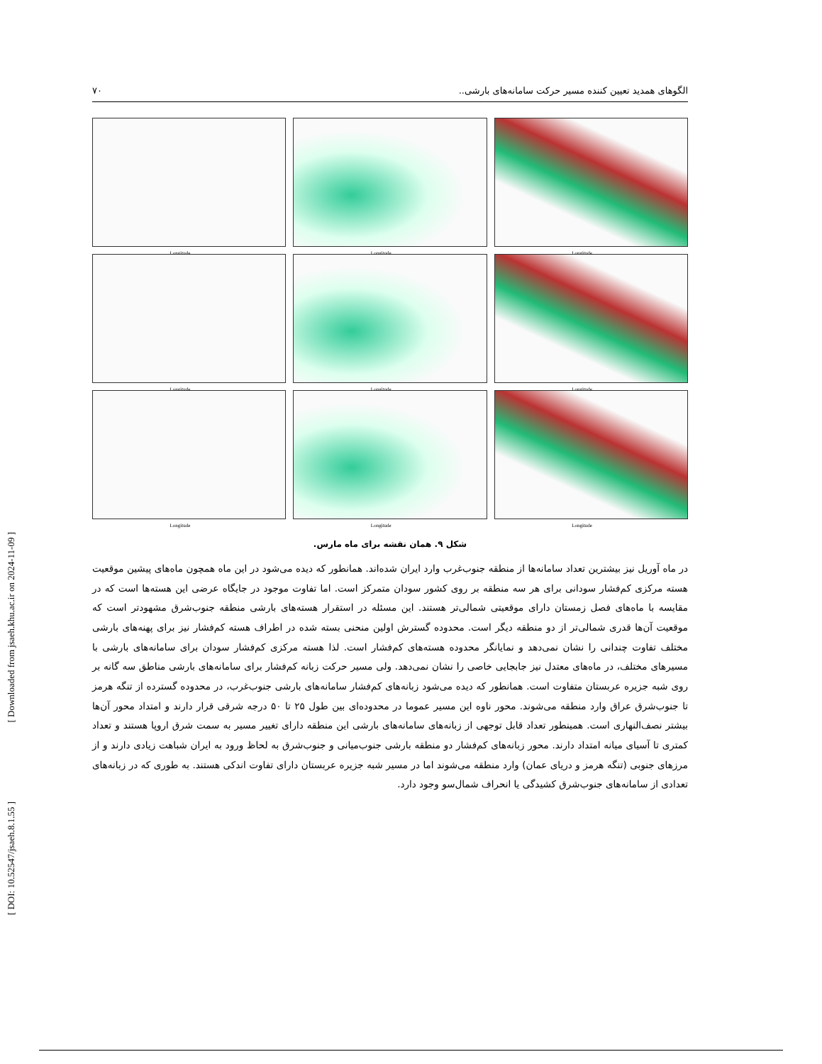[ Downloaded from jsaeh.khu.ac.ir on 2024-11-09 ]
[ DOI: 10.52547/jsaeh.8.1.55 ]
الگوهای همدید تعیین کننده مسیر حرکت سامانه‌های بارشی.. ۷۰
Longitude
Longitude
Longitude
Longitude
Longitude
Longitude
Longitude
Longitude
Longitude
شکل ۹. همان نقشه برای ماه مارس.
در ماه آوریل نیز بیشترین تعداد سامانه‌ها از منطقه جنوب‌غرب وارد ایران شده‌اند. همانطور که دیده می‌شود در این ماه همچون ماه‌های پیشین موقعیت هسته مرکزی کم‌فشار سودانی برای هر سه منطقه بر روی کشور سودان متمرکز است. اما تفاوت موجود در جایگاه عرضی این هسته‌ها است که در مقایسه با ماه‌های فصل زمستان دارای موقعیتی شمالی‌تر هستند. این مسئله در استقرار هسته‌های بارشی منطقه جنوب‌شرق مشهودتر است که موقعیت آن‌ها قدری شمالی‌تر از دو منطقه دیگر است. محدوده گسترش اولین منحنی بسته شده در اطراف هسته کم‌فشار نیز برای پهنه‌های بارشی مختلف تفاوت چندانی را نشان نمی‌دهد و نمایانگر محدوده هسته‌های کم‌فشار است. لذا هسته مرکزی کم‌فشار سودان برای سامانه‌های بارشی با مسیرهای مختلف، در ماه‌های معتدل نیز جابجایی خاصی را نشان نمی‌دهد. ولی مسیر حرکت زبانه کم‌فشار برای سامانه‌های بارشی مناطق سه گانه بر روی شبه جزیره عربستان متفاوت است. همانطور که دیده می‌شود زبانه‌های کم‌فشار سامانه‌های بارشی جنوب‌غرب، در محدوده گسترده از تنگه هرمز تا جنوب‌شرق عراق وارد منطقه می‌شوند. محور ناوه این مسیر عموما در محدوده‌ای بین طول ۲۵ تا ۵۰ درجه شرقی قرار دارند و امتداد محور آن‌ها بیشتر نصف‌النهاری است. همینطور تعداد قابل توجهی از زبانه‌های سامانه‌های بارشی این منطقه دارای تغییر مسیر به سمت شرق اروپا هستند و تعداد کمتری تا آسیای میانه امتداد دارند. محور زبانه‌های کم‌فشار دو منطقه بارشی جنوب‌میانی و جنوب‌شرق به لحاظ ورود به ایران شباهت زیادی دارند و از مرزهای جنوبی (تنگه هرمز و دریای عمان) وارد منطقه می‌شوند اما در مسیر شبه جزیره عربستان دارای تفاوت اندکی هستند. به طوری که در زبانه‌های تعدادی از سامانه‌های جنوب‌شرق کشیدگی یا انحراف شمال‌سو وجود دارد.